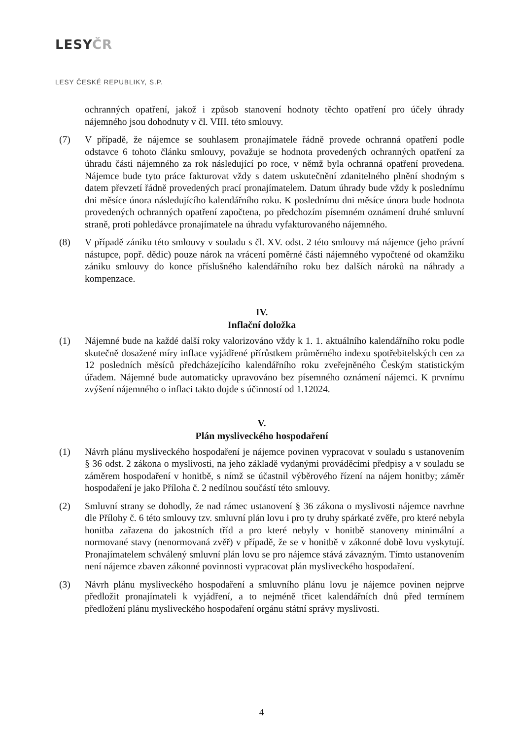LESYČR
LESY ČESKÉ REPUBLIKY, S.P.
ochranných opatření, jakož i způsob stanovení hodnoty těchto opatření pro účely úhrady nájemného jsou dohodnuty v čl. VIII. této smlouvy.
(7) V případě, že nájemce se souhlasem pronajímatele řádně provede ochranná opatření podle odstavce 6 tohoto článku smlouvy, považuje se hodnota provedených ochranných opatření za úhradu části nájemného za rok následující po roce, v němž byla ochranná opatření provedena. Nájemce bude tyto práce fakturovat vždy s datem uskutečnění zdanitelného plnění shodným s datem převzetí řádně provedených prací pronajímatelem. Datum úhrady bude vždy k poslednímu dni měsíce února následujícího kalendářního roku. K poslednímu dni měsíce února bude hodnota provedených ochranných opatření započtena, po předchozím písemném oznámení druhé smluvní straně, proti pohledávce pronajímatele na úhradu vyfakturovaného nájemného.
(8) V případě zániku této smlouvy v souladu s čl. XV. odst. 2 této smlouvy má nájemce (jeho právní nástupce, popř. dědic) pouze nárok na vrácení poměrné části nájemného vypočtené od okamžiku zániku smlouvy do konce příslušného kalendářního roku bez dalších nároků na náhrady a kompenzace.
IV.
Inflační doložka
(1) Nájemné bude na každé další roky valorizováno vždy k 1. 1. aktuálního kalendářního roku podle skutečně dosažené míry inflace vyjádřené přírůstkem průměrného indexu spotřebitelských cen za 12 posledních měsíců předcházejícího kalendářního roku zveřejněného Českým statistickým úřadem. Nájemné bude automaticky upravováno bez písemného oznámení nájemci. K prvnímu zvýšení nájemného o inflaci takto dojde s účinností od 1.12024.
V.
Plán mysliveckého hospodaření
(1) Návrh plánu mysliveckého hospodaření je nájemce povinen vypracovat v souladu s ustanovením § 36 odst. 2 zákona o myslivosti, na jeho základě vydanými prováděcími předpisy a v souladu se záměrem hospodaření v honitbě, s nímž se účastnil výběrového řízení na nájem honitby; záměr hospodaření je jako Příloha č. 2 nedílnou součástí této smlouvy.
(2) Smluvní strany se dohodly, že nad rámec ustanovení § 36 zákona o myslivosti nájemce navrhne dle Přílohy č. 6 této smlouvy tzv. smluvní plán lovu i pro ty druhy spárkaté zvěře, pro které nebyla honitba zařazena do jakostních tříd a pro které nebyly v honitbě stanoveny minimální a normované stavy (nenormovaná zvěř) v případě, že se v honitbě v zákonné době lovu vyskytují. Pronajímatelem schválený smluvní plán lovu se pro nájemce stává závazným. Tímto ustanovením není nájemce zbaven zákonné povinnosti vypracovat plán mysliveckého hospodaření.
(3) Návrh plánu mysliveckého hospodaření a smluvního plánu lovu je nájemce povinen nejprve předložit pronajímateli k vyjádření, a to nejméně třicet kalendářních dnů před termínem předložení plánu mysliveckého hospodaření orgánu státní správy myslivosti.
4